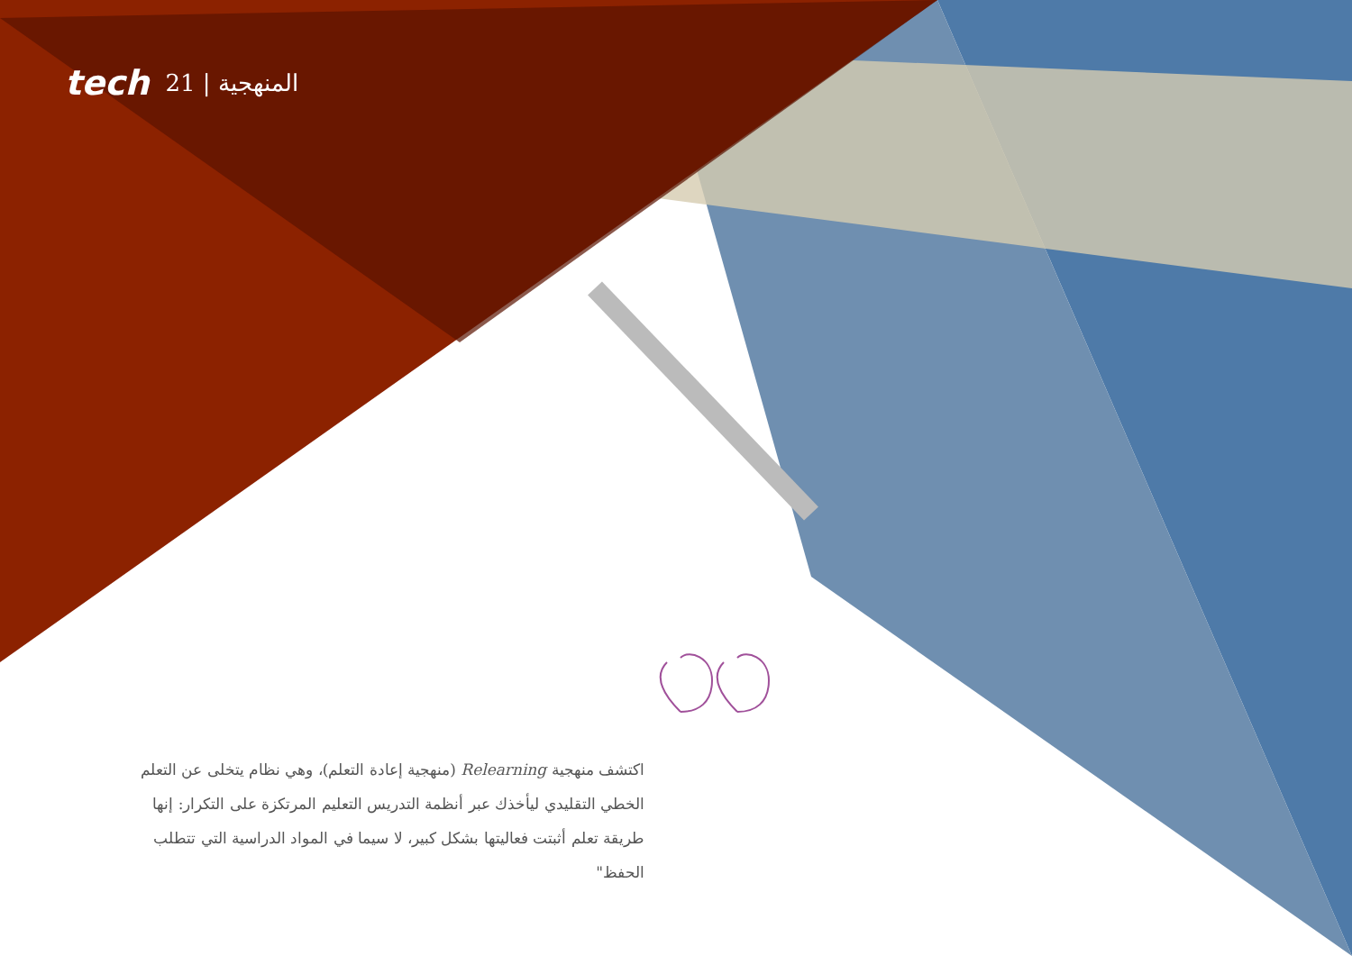tech 21 | المنهجية
اكتشف منهجية Relearning (منهجية إعادة التعلم)، وهي نظام يتخلى عن التعلم الخطي التقليدي ليأخذك عبر أنظمة التدريس التعليم المرتكزة على التكرار: إنها طريقة تعلم أثبتت فعاليتها بشكل كبير، لا سيما في المواد الدراسية التي تتطلب الحفظ"